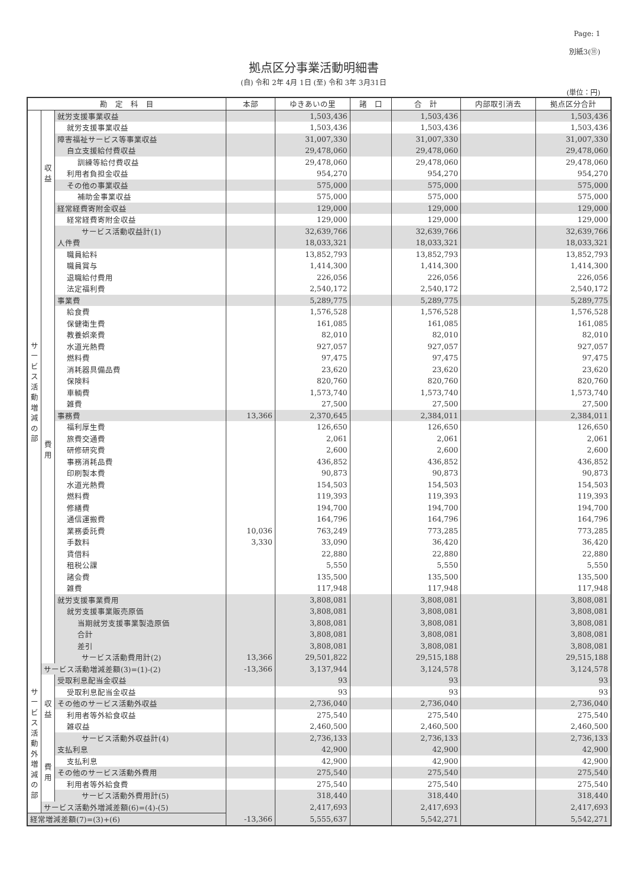Page: 1
別紙3(⑪)
拠点区分事業活動明細書
(自) 令和 2年 4月 1日 (至) 令和 3年 3月31日
(単位：円)
| 勘 定 科 目 | | | 本部 | ゆきあいの里 | 諸 口 | 合 計 | 内部取引消去 | 拠点区分合計 |
| --- | --- | --- | --- | --- | --- | --- | --- | --- |
| サ ー ビ ス 活 動 増 減 の 部 | 収 益 | 就労支援事業収益 | | 1,503,436 | | 1,503,436 | | 1,503,436 |
| | | 就労支援事業収益 | | 1,503,436 | | 1,503,436 | | 1,503,436 |
| | | 障害福祉サービス等事業収益 | | 31,007,330 | | 31,007,330 | | 31,007,330 |
| | | 自立支援給付費収益 | | 29,478,060 | | 29,478,060 | | 29,478,060 |
| | | 訓練等給付費収益 | | 29,478,060 | | 29,478,060 | | 29,478,060 |
| | | 利用者負担金収益 | | 954,270 | | 954,270 | | 954,270 |
| | | その他の事業収益 | | 575,000 | | 575,000 | | 575,000 |
| | | 補助金事業収益 | | 575,000 | | 575,000 | | 575,000 |
| | | 経常経費寄附金収益 | | 129,000 | | 129,000 | | 129,000 |
| | | 経常経費寄附金収益 | | 129,000 | | 129,000 | | 129,000 |
| | | サービス活動収益計(1) | | 32,639,766 | | 32,639,766 | | 32,639,766 |
| | 費 用 | 人件費 | | 18,033,321 | | 18,033,321 | | 18,033,321 |
| | | 職員給料 | | 13,852,793 | | 13,852,793 | | 13,852,793 |
| | | 職員賞与 | | 1,414,300 | | 1,414,300 | | 1,414,300 |
| | | 退職給付費用 | | 226,056 | | 226,056 | | 226,056 |
| | | 法定福利費 | | 2,540,172 | | 2,540,172 | | 2,540,172 |
| | | 事業費 | | 5,289,775 | | 5,289,775 | | 5,289,775 |
| | | 給食費 | | 1,576,528 | | 1,576,528 | | 1,576,528 |
| | | 保健衛生費 | | 161,085 | | 161,085 | | 161,085 |
| | | 教養娯楽費 | | 82,010 | | 82,010 | | 82,010 |
| | | 水道光熱費 | | 927,057 | | 927,057 | | 927,057 |
| | | 燃料費 | | 97,475 | | 97,475 | | 97,475 |
| | | 消耗器具備品費 | | 23,620 | | 23,620 | | 23,620 |
| | | 保険料 | | 820,760 | | 820,760 | | 820,760 |
| | | 車輌費 | | 1,573,740 | | 1,573,740 | | 1,573,740 |
| | | 雑費 | | 27,500 | | 27,500 | | 27,500 |
| | | 事務費 | 13,366 | 2,370,645 | | 2,384,011 | | 2,384,011 |
| | | 福利厚生費 | | 126,650 | | 126,650 | | 126,650 |
| | | 旅費交通費 | | 2,061 | | 2,061 | | 2,061 |
| | | 研修研究費 | | 2,600 | | 2,600 | | 2,600 |
| | | 事務消耗品費 | | 436,852 | | 436,852 | | 436,852 |
| | | 印刷製本費 | | 90,873 | | 90,873 | | 90,873 |
| | | 水道光熱費 | | 154,503 | | 154,503 | | 154,503 |
| | | 燃料費 | | 119,393 | | 119,393 | | 119,393 |
| | | 修繕費 | | 194,700 | | 194,700 | | 194,700 |
| | | 通信運搬費 | | 164,796 | | 164,796 | | 164,796 |
| | | 業務委託費 | 10,036 | 763,249 | | 773,285 | | 773,285 |
| | | 手数料 | 3,330 | 33,090 | | 36,420 | | 36,420 |
| | | 賃借料 | | 22,880 | | 22,880 | | 22,880 |
| | | 租税公課 | | 5,550 | | 5,550 | | 5,550 |
| | | 諸会費 | | 135,500 | | 135,500 | | 135,500 |
| | | 雑費 | | 117,948 | | 117,948 | | 117,948 |
| | | 就労支援事業費用 | | 3,808,081 | | 3,808,081 | | 3,808,081 |
| | | 就労支援事業販売原価 | | 3,808,081 | | 3,808,081 | | 3,808,081 |
| | | 当期就労支援事業製造原価 | | 3,808,081 | | 3,808,081 | | 3,808,081 |
| | | 合計 | | 3,808,081 | | 3,808,081 | | 3,808,081 |
| | | 差引 | | 3,808,081 | | 3,808,081 | | 3,808,081 |
| | | サービス活動費用計(2) | 13,366 | 29,501,822 | | 29,515,188 | | 29,515,188 |
| | サービス活動増減差額(3)=(1)-(2) | | -13,366 | 3,137,944 | | 3,124,578 | | 3,124,578 |
| サービス活動外増減の部 | 収 益 | 受取利息配当金収益 | | 93 | | 93 | | 93 |
| | | 受取利息配当金収益 | | 93 | | 93 | | 93 |
| | | その他のサービス活動外収益 | | 2,736,040 | | 2,736,040 | | 2,736,040 |
| | | 利用者等外給食収益 | | 275,540 | | 275,540 | | 275,540 |
| | | 雑収益 | | 2,460,500 | | 2,460,500 | | 2,460,500 |
| | | サービス活動外収益計(4) | | 2,736,133 | | 2,736,133 | | 2,736,133 |
| | 費 用 | 支払利息 | | 42,900 | | 42,900 | | 42,900 |
| | | 支払利息 | | 42,900 | | 42,900 | | 42,900 |
| | | その他のサービス活動外費用 | | 275,540 | | 275,540 | | 275,540 |
| | | 利用者等外給食費 | | 275,540 | | 275,540 | | 275,540 |
| | | サービス活動外費用計(5) | | 318,440 | | 318,440 | | 318,440 |
| | サービス活動外増減差額(6)=(4)-(5) | | | 2,417,693 | | 2,417,693 | | 2,417,693 |
| 経常増減差額(7)=(3)+(6) | | | -13,366 | 5,555,637 | | 5,542,271 | | 5,542,271 |